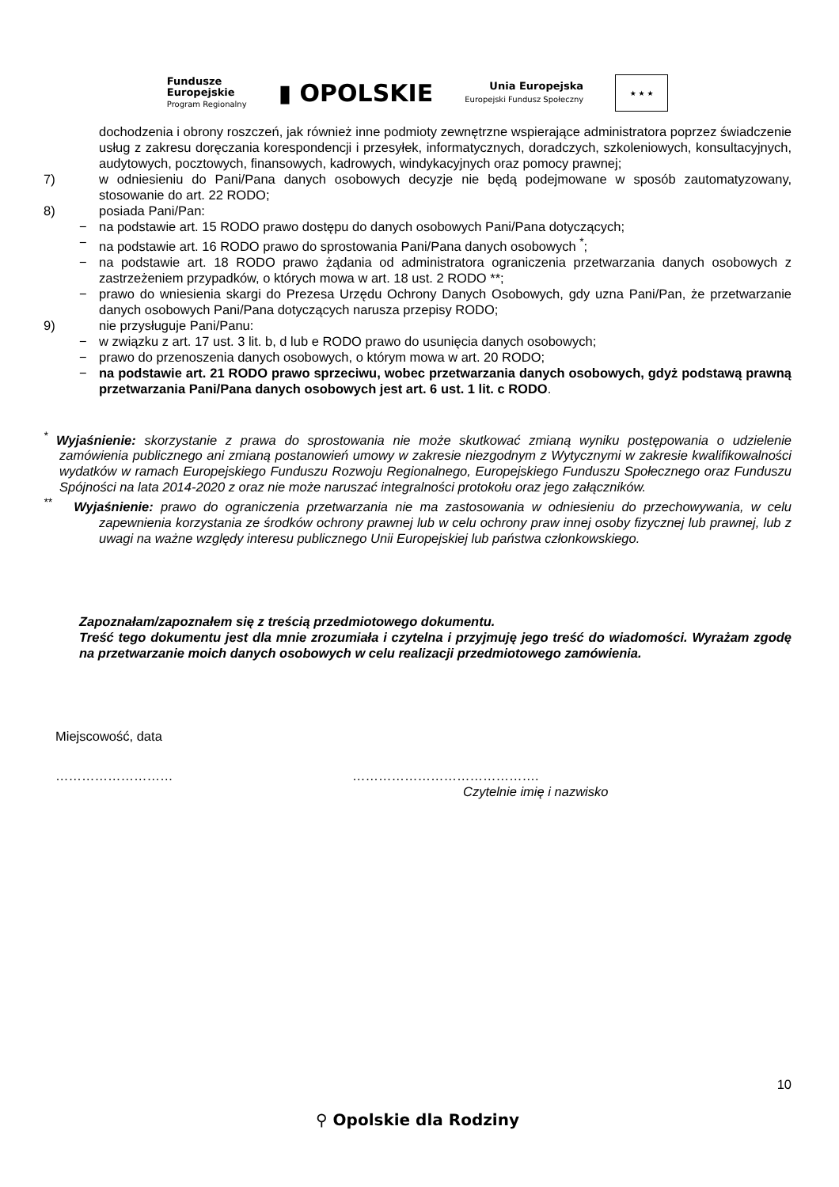Fundusze
Europejskie
Program Regionalny
▮ OPOLSKIE
Unia Europejska
Europejski Fundusz Społeczny
★ ★ ★
dochodzenia i obrony roszczeń, jak również inne podmioty zewnętrzne wspierające administratora poprzez świadczenie usług z zakresu doręczania korespondencji i przesyłek, informatycznych, doradczych, szkoleniowych, konsultacyjnych, audytowych, pocztowych, finansowych, kadrowych, windykacyjnych oraz pomocy prawnej;
7) w odniesieniu do Pani/Pana danych osobowych decyzje nie będą podejmowane w sposób zautomatyzowany, stosowanie do art. 22 RODO;
8) posiada Pani/Pan:
− na podstawie art. 15 RODO prawo dostępu do danych osobowych Pani/Pana dotyczących;
− na podstawie art. 16 RODO prawo do sprostowania Pani/Pana danych osobowych <sup>*</sup>;
− na podstawie art. 18 RODO prawo żądania od administratora ograniczenia przetwarzania danych osobowych z zastrzeżeniem przypadków, o których mowa w art. 18 ust. 2 RODO **;
− prawo do wniesienia skargi do Prezesa Urzędu Ochrony Danych Osobowych, gdy uzna Pani/Pan, że przetwarzanie danych osobowych Pani/Pana dotyczących narusza przepisy RODO;
9) nie przysługuje Pani/Panu:
− w związku z art. 17 ust. 3 lit. b, d lub e RODO prawo do usunięcia danych osobowych;
− prawo do przenoszenia danych osobowych, o którym mowa w art. 20 RODO;
− na podstawie art. 21 RODO prawo sprzeciwu, wobec przetwarzania danych osobowych, gdyż podstawą prawną przetwarzania Pani/Pana danych osobowych jest art. 6 ust. 1 lit. c RODO.
<sup>*</sup> Wyjaśnienie: skorzystanie z prawa do sprostowania nie może skutkować zmianą wyniku postępowania o udzielenie zamówienia publicznego ani zmianą postanowień umowy w zakresie niezgodnym z Wytycznymi w zakresie kwalifikowalności wydatków w ramach Europejskiego Funduszu Rozwoju Regionalnego, Europejskiego Funduszu Społecznego oraz Funduszu Spójności na lata 2014-2020 z oraz nie może naruszać integralności protokołu oraz jego załączników.
<sup>**</sup> Wyjaśnienie: prawo do ograniczenia przetwarzania nie ma zastosowania w odniesieniu do przechowywania, w celu zapewnienia korzystania ze środków ochrony prawnej lub w celu ochrony praw innej osoby fizycznej lub prawnej, lub z uwagi na ważne względy interesu publicznego Unii Europejskiej lub państwa członkowskiego.
Zapoznałam/zapoznałem się z treścią przedmiotowego dokumentu.
Treść tego dokumentu jest dla mnie zrozumiała i czytelna i przyjmuję jego treść do wiadomości. Wyrażam zgodę na przetwarzanie moich danych osobowych w celu realizacji przedmiotowego zamówienia.
Miejscowość, data
……………………… …………………………………….
Czytelnie imię i nazwisko
10
⚲ Opolskie dla Rodziny